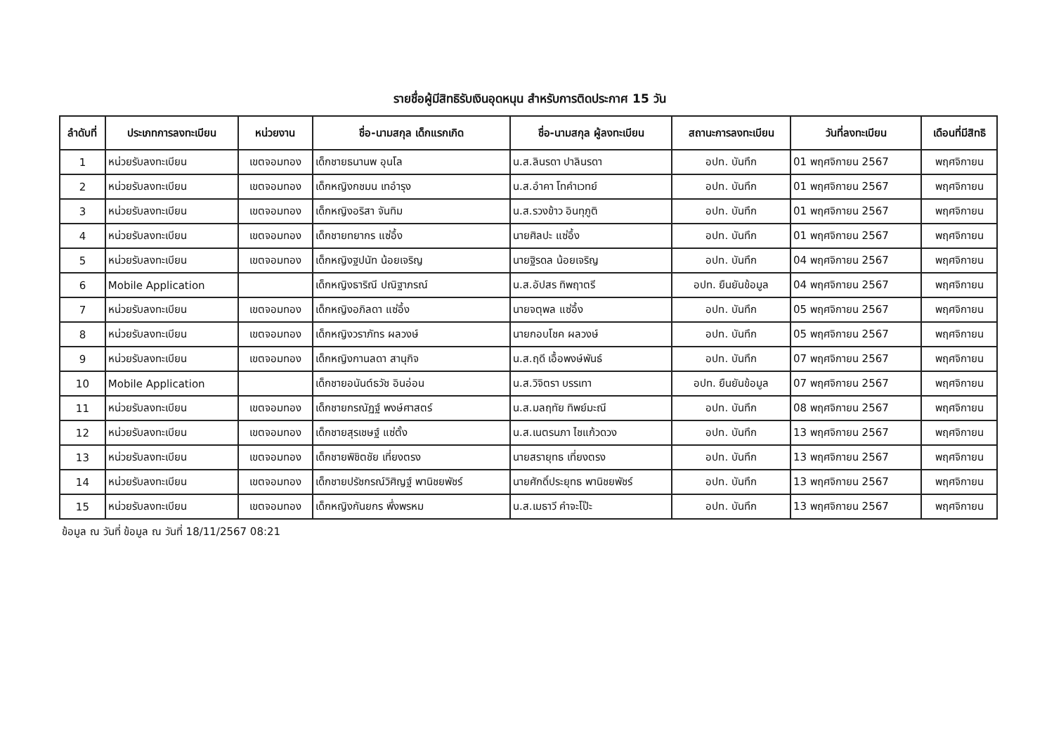รายชื่อผู้มีสิทธิรับเงินอุดหนุน สำหรับการติดประกาศ 15 วัน
| ลำดับที่ | ประเภทการลงทะเบียน | หน่วยงาน | ชื่อ-นามสกุล เด็กแรกเกิด | ชื่อ-นามสกุล ผู้ลงทะเบียน | สถานะการลงทะเบียน | วันที่ลงทะเบียน | เดือนที่มีสิทธิ |
| --- | --- | --- | --- | --- | --- | --- | --- |
| 1 | หน่วยรับลงทะเบียน | เขตจอมทอง | เด็กชายธนานพ อุนโล | น.ส.ลินรดา ปาลินรดา | อปท. บันทึก | 01 พฤศจิกายน 2567 | พฤศจิกายน |
| 2 | หน่วยรับลงทะเบียน | เขตจอมทอง | เด็กหญิงกชมน เทอำรุง | น.ส.อำคา โทคำเวทย์ | อปท. บันทึก | 01 พฤศจิกายน 2567 | พฤศจิกายน |
| 3 | หน่วยรับลงทะเบียน | เขตจอมทอง | เด็กหญิงอริสา จันทิม | น.ส.รวงข้าว อินทุภูติ | อปท. บันทึก | 01 พฤศจิกายน 2567 | พฤศจิกายน |
| 4 | หน่วยรับลงทะเบียน | เขตจอมทอง | เด็กชายทยากร แซ่อึ้ง | นายศิลปะ แซ่อึ้ง | อปท. บันทึก | 01 พฤศจิกายน 2567 | พฤศจิกายน |
| 5 | หน่วยรับลงทะเบียน | เขตจอมทอง | เด็กหญิงฐปนัท น้อยเจริญ | นายฐิรดล น้อยเจริญ | อปท. บันทึก | 04 พฤศจิกายน 2567 | พฤศจิกายน |
| 6 | Mobile Application | | เด็กหญิงธาริณี ปณิฐาภรณ์ | น.ส.อัปสร ทิพฤาตรี | อปท. ยืนยันข้อมูล | 04 พฤศจิกายน 2567 | พฤศจิกายน |
| 7 | หน่วยรับลงทะเบียน | เขตจอมทอง | เด็กหญิงอภิลดา แซ่อึ้ง | นายจตุพล แซ่อึ้ง | อปท. บันทึก | 05 พฤศจิกายน 2567 | พฤศจิกายน |
| 8 | หน่วยรับลงทะเบียน | เขตจอมทอง | เด็กหญิงวราภัทร ผลวงษ์ | นายกอบโชค ผลวงษ์ | อปท. บันทึก | 05 พฤศจิกายน 2567 | พฤศจิกายน |
| 9 | หน่วยรับลงทะเบียน | เขตจอมทอง | เด็กหญิงกานลดา สานุกิจ | น.ส.ฤดี เอื้อพงษ์พันธ์ | อปท. บันทึก | 07 พฤศจิกายน 2567 | พฤศจิกายน |
| 10 | Mobile Application | | เด็กชายอนันต์ธวัช อินอ่อน | น.ส.วิจิตรา บรรเทา | อปท. ยืนยันข้อมูล | 07 พฤศจิกายน 2567 | พฤศจิกายน |
| 11 | หน่วยรับลงทะเบียน | เขตจอมทอง | เด็กชายกรณัฏฐ์ พงษ์ศาสตร์ | น.ส.มลฤทัย ทิพย์มะณี | อปท. บันทึก | 08 พฤศจิกายน 2567 | พฤศจิกายน |
| 12 | หน่วยรับลงทะเบียน | เขตจอมทอง | เด็กชายสุรเชษฐ์ แซ่ตั้ง | น.ส.เนตรนภา ไชแก้วดวง | อปท. บันทึก | 13 พฤศจิกายน 2567 | พฤศจิกายน |
| 13 | หน่วยรับลงทะเบียน | เขตจอมทอง | เด็กชายพิชิตชัย เที่ยงตรง | นายสรายุทธ เที่ยงตรง | อปท. บันทึก | 13 พฤศจิกายน 2567 | พฤศจิกายน |
| 14 | หน่วยรับลงทะเบียน | เขตจอมทอง | เด็กชายปรัชกรณ์วิศิญฐ์ พานิชยพัชร์ | นายศักดิ์ประยุทธ พานิชยพัชร์ | อปท. บันทึก | 13 พฤศจิกายน 2567 | พฤศจิกายน |
| 15 | หน่วยรับลงทะเบียน | เขตจอมทอง | เด็กหญิงกันยกร พึ่งพรหม | น.ส.เมธาวี คำจะโป๊ะ | อปท. บันทึก | 13 พฤศจิกายน 2567 | พฤศจิกายน |
ข้อมูล ณ วันที่ ข้อมูล ณ วันที่ 18/11/2567 08:21